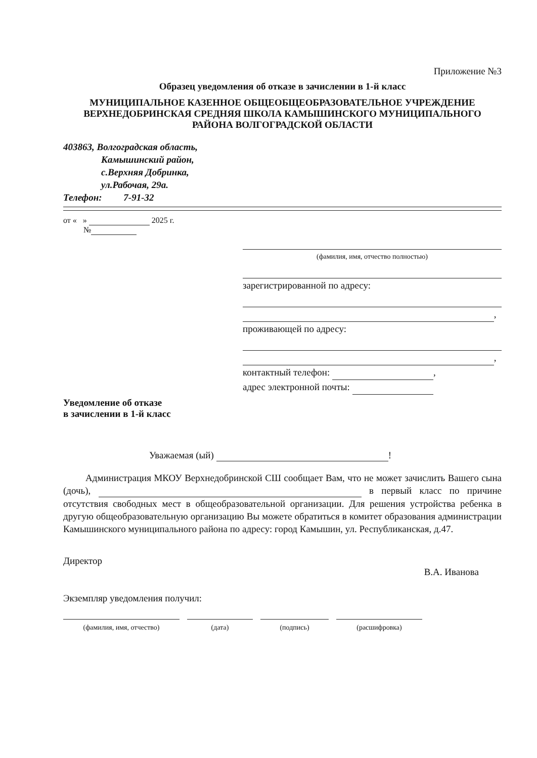Приложение №3
Образец уведомления об отказе в зачислении в 1-й класс
МУНИЦИПАЛЬНОЕ КАЗЕННОЕ ОБЩЕОБЩЕОБРАЗОВАТЕЛЬНОЕ УЧРЕЖДЕНИЕ ВЕРХНЕДОБРИНСКАЯ СРЕДНЯЯ ШКОЛА КАМЫШИНСКОГО МУНИЦИПАЛЬНОГО РАЙОНА ВОЛГОГРАДСКОЙ ОБЛАСТИ
403863, Волгоградская область,
Камышинский район,
с.Верхняя Добринка,
ул.Рабочая, 29а.
Телефон: 7-91-32
от « » 2025 г.
№
(фамилия, имя, отчество полностью)
зарегистрированной по адресу:
,
проживающей по адресу:
,
контактный телефон: ,
адрес электронной почты:
Уведомление об отказе
в зачислении в 1-й класс
Уважаемая (ый) !
Администрация МКОУ Верхнедобринской СШ сообщает Вам, что не может зачислить Вашего сына (дочь), в первый класс по причине отсутствия свободных мест в общеобразовательной организации. Для решения устройства ребенка в другую общеобразовательную организацию Вы можете обратиться в комитет образования администрации Камышинского муниципального района по адресу: город Камышин, ул. Республиканская, д.47.
Директор
В.А. Иванова
Экземпляр уведомления получил:
(фамилия, имя, отчество) (дата) (подпись) (расшифровка)